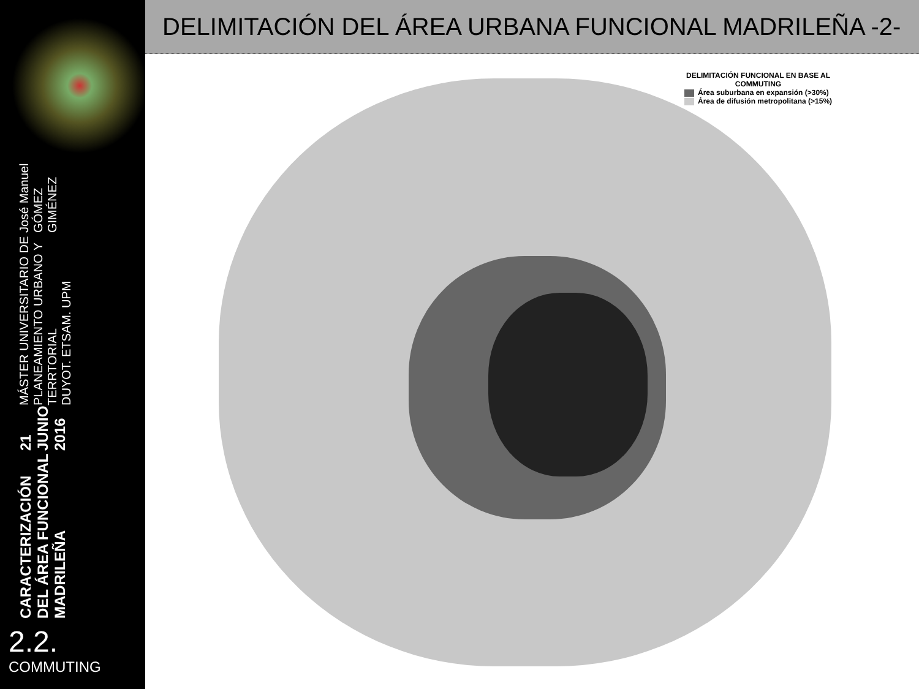CARACTERIZACIÓN DEL ÁREA FUNCIONAL MADRILEÑA
21 JUNIO 2016
MÁSTER UNIVERSITARIO DE PLANEAMIENTO URBANO Y TERRTORIAL
DUYOT. ETSAM. UPM
José Manuel GÓMEZ GIMÉNEZ
2.2.
COMMUTING
DELIMITACIÓN DEL ÁREA URBANA FUNCIONAL MADRILEÑA -2-
DELIMITACIÓN FUNCIONAL EN BASE AL
COMMUTING
Área suburbana en expansión (>30%)
Área de difusión metropolitana (>15%)